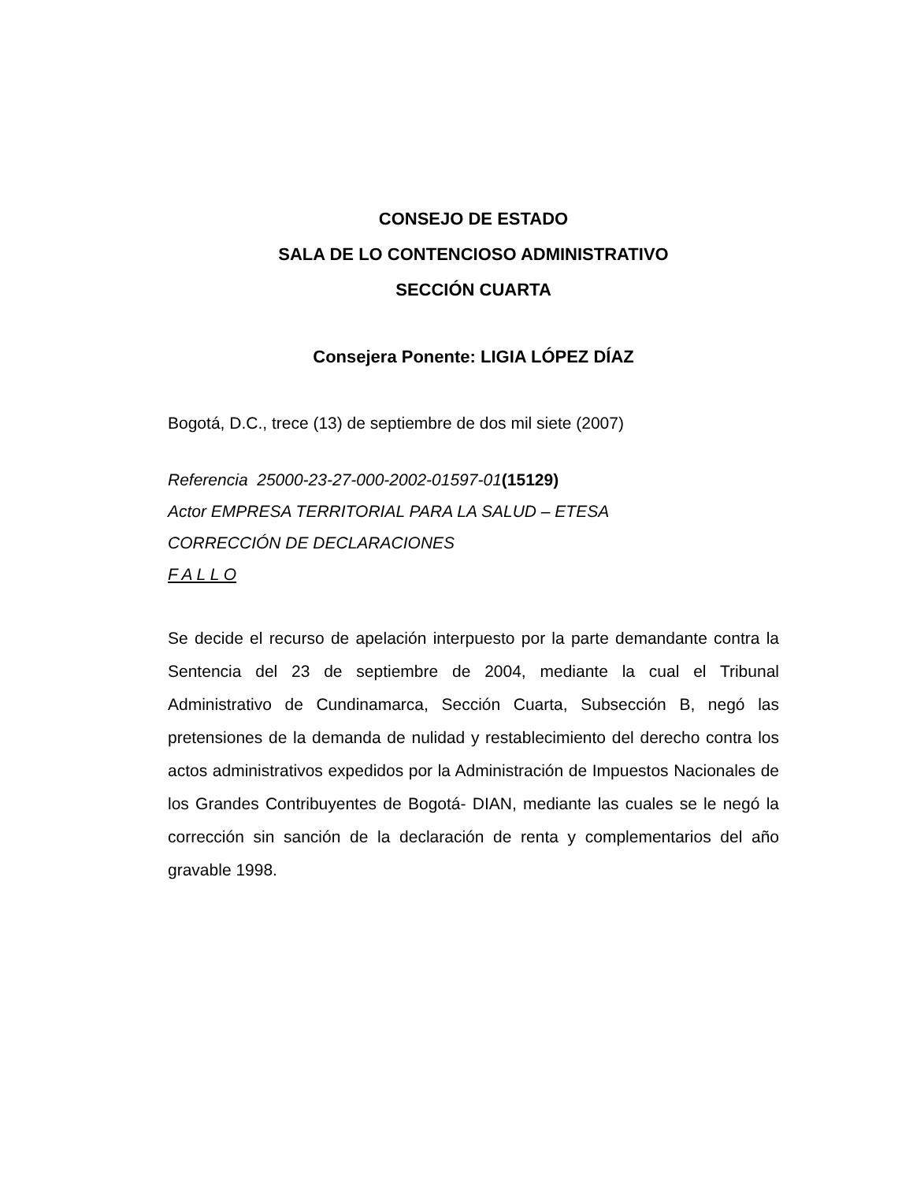CONSEJO DE ESTADO
SALA DE LO CONTENCIOSO ADMINISTRATIVO
SECCIÓN CUARTA
Consejera Ponente: LIGIA LÓPEZ DÍAZ
Bogotá, D.C., trece (13) de septiembre de dos mil siete (2007)
Referencia 25000-23-27-000-2002-01597-01(15129)
Actor EMPRESA TERRITORIAL PARA LA SALUD – ETESA
CORRECCIÓN DE DECLARACIONES
F A L L O
Se decide el recurso de apelación interpuesto por la parte demandante contra la Sentencia del 23 de septiembre de 2004, mediante la cual el Tribunal Administrativo de Cundinamarca, Sección Cuarta, Subsección B, negó las pretensiones de la demanda de nulidad y restablecimiento del derecho contra los actos administrativos expedidos por la Administración de Impuestos Nacionales de los Grandes Contribuyentes de Bogotá- DIAN, mediante las cuales se le negó la corrección sin sanción de la declaración de renta y complementarios del año gravable 1998.